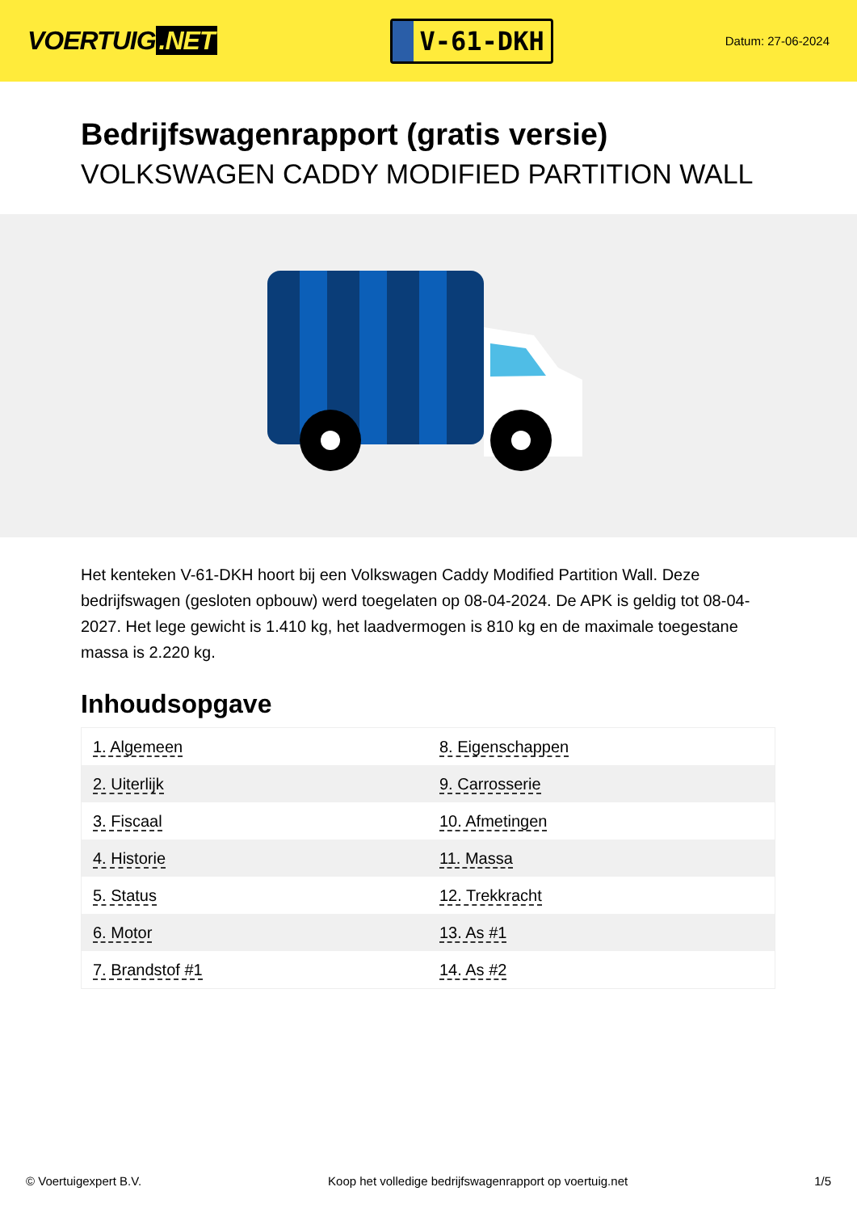VOERTUIG.NET
V-61-DKH
Datum: 27-06-2024
Bedrijfswagenrapport (gratis versie)
VOLKSWAGEN CADDY MODIFIED PARTITION WALL
Het kenteken V-61-DKH hoort bij een Volkswagen Caddy Modified Partition Wall. Deze bedrijfswagen (gesloten opbouw) werd toegelaten op 08-04-2024. De APK is geldig tot 08-04-2027. Het lege gewicht is 1.410 kg, het laadvermogen is 810 kg en de maximale toegestane massa is 2.220 kg.
Inhoudsopgave
| 1. Algemeen | 8. Eigenschappen |
| 2. Uiterlijk | 9. Carrosserie |
| 3. Fiscaal | 10. Afmetingen |
| 4. Historie | 11. Massa |
| 5. Status | 12. Trekkracht |
| 6. Motor | 13. As #1 |
| 7. Brandstof #1 | 14. As #2 |
© Voertuigexpert B.V. Koop het volledige bedrijfswagenrapport op voertuig.net 1/5